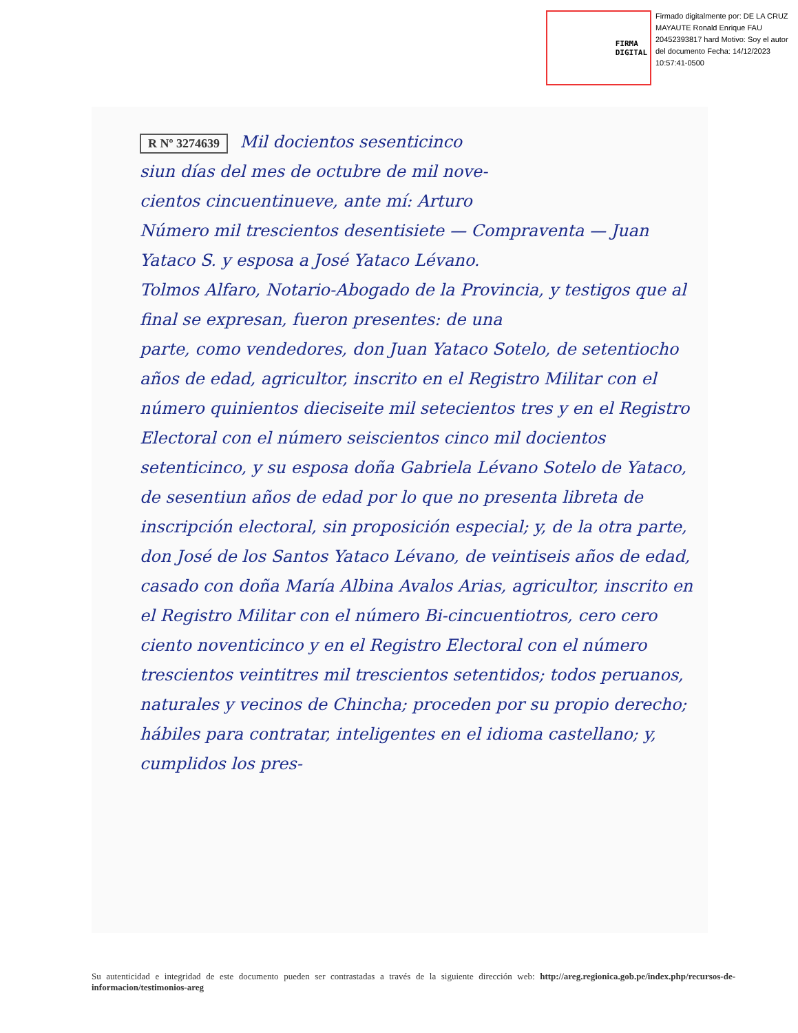FIRMA
DIGITAL
Firmado digitalmente por: DE LA CRUZ MAYAUTE Ronald Enrique FAU 20452393817 hard Motivo: Soy el autor del documento Fecha: 14/12/2023 10:57:41-0500
R Nº 3274639 Mil docientos sesenticinco
siun días del mes de octubre de mil nove-
cientos cincuentinueve, ante mí: Arturo
Número mil trescientos desentisiete — Compraventa — Juan Yataco S. y esposa a José Yataco Lévano.
Tolmos Alfaro, Notario-Abogado de la Provincia, y testigos que al final se expresan, fueron presentes: de una
parte, como vendedores, don Juan Yataco Sotelo, de setentiocho años de edad, agricultor, inscrito en el Registro Militar con el número quinientos dieciseite mil setecientos tres y en el Registro Electoral con el número seiscientos cinco mil docientos setenticinco, y su esposa doña Gabriela Lévano Sotelo de Yataco, de sesentiun años de edad por lo que no presenta libreta de inscripción electoral, sin proposición especial; y, de la otra parte, don José de los Santos Yataco Lévano, de veintiseis años de edad, casado con doña María Albina Avalos Arias, agricultor, inscrito en el Registro Militar con el número Bi-cincuentiotros, cero cero ciento noventicinco y en el Registro Electoral con el número trescientos veintitres mil trescientos setentidos; todos peruanos, naturales y vecinos de Chincha; proceden por su propio derecho; hábiles para contratar, inteligentes en el idioma castellano; y, cumplidos los pres-
Su autenticidad e integridad de este documento pueden ser contrastadas a través de la siguiente dirección web: http://areg.regionica.gob.pe/index.php/recursos-de-informacion/testimonios-areg